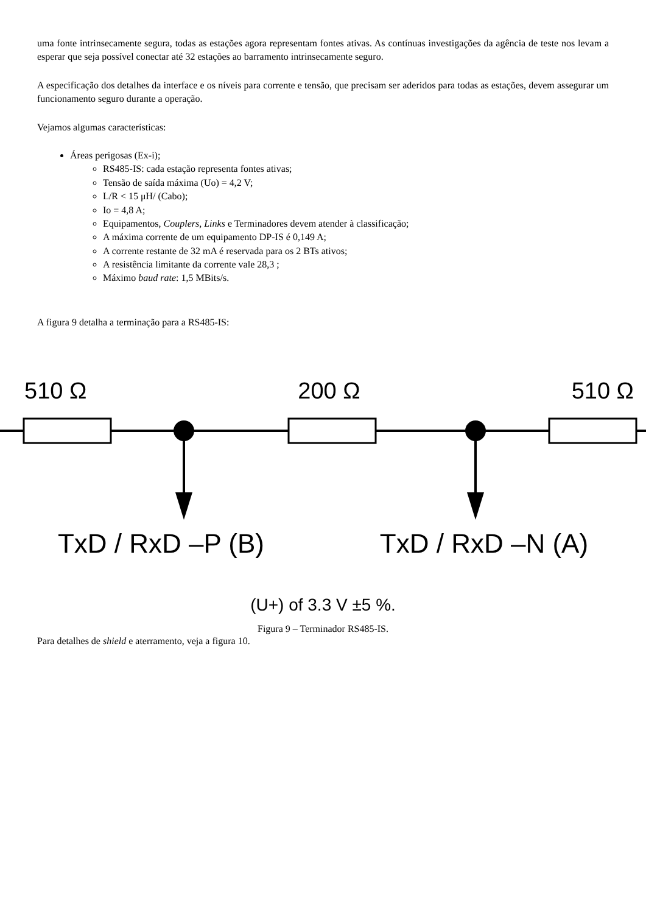uma fonte intrinsecamente segura, todas as estações agora representam fontes ativas. As contínuas investigações da agência de teste nos levam a esperar que seja possível conectar até 32 estações ao barramento intrinsecamente seguro.
A especificação dos detalhes da interface e os níveis para corrente e tensão, que precisam ser aderidos para todas as estações, devem assegurar um funcionamento seguro durante a operação.
Vejamos algumas características:
Áreas perigosas (Ex-i);
RS485-IS: cada estação representa fontes ativas;
Tensão de saída máxima (Uo) = 4,2 V;
L/R < 15 μH/ (Cabo);
Io = 4,8 A;
Equipamentos, Couplers, Links e Terminadores devem atender à classificação;
A máxima corrente de um equipamento DP-IS é 0,149 A;
A corrente restante de 32 mA é reservada para os 2 BTs ativos;
A resistência limitante da corrente vale 28,3 ;
Máximo baud rate: 1,5 MBits/s.
A figura 9 detalha a terminação para a RS485-IS:
510 Ω 200 Ω 510 Ω
TxD / RxD –P (B) TxD / RxD –N (A)
(U+) of 3.3 V ±5 %.
Figura 9 – Terminador RS485-IS.
Para detalhes de shield e aterramento, veja a figura 10.